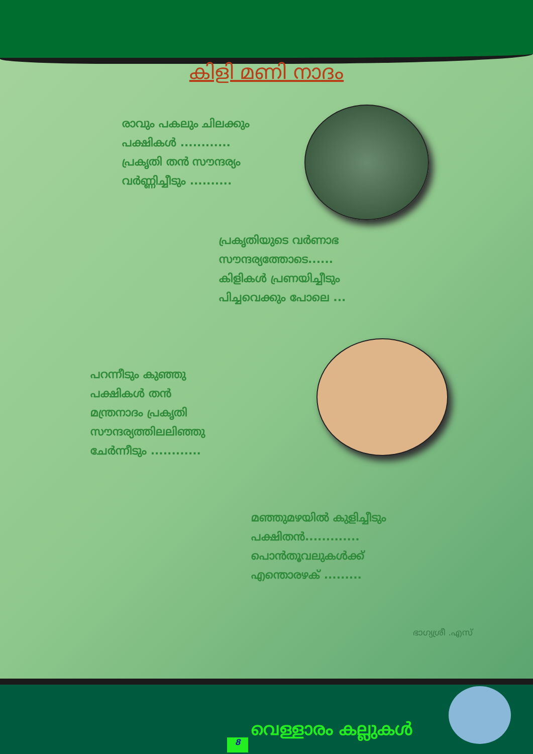കിളി മണി നാദം
രാവും പകലും ചിലക്കും
പക്ഷികൾ ............
പ്രകൃതി തൻ സൗന്ദര്യം
വർണ്ണിച്ചീടും ..........
പ്രകൃതിയുടെ വർണാഭ
സൗന്ദര്യത്തോടെ......
കിളികൾ പ്രണയിച്ചീടും
പിച്ചവെക്കും പോലെ ...
പറന്നീടും കുഞ്ഞു
പക്ഷികൾ തൻ
മന്ത്രനാദം പ്രകൃതി
സൗന്ദര്യത്തിലലിഞ്ഞു
ചേർന്നീടും ............
മഞ്ഞുമഴയിൽ കുളിച്ചീടും
പക്ഷിതൻ.............
പൊൻതൂവലുകൾക്ക്
എന്തൊരഴക് .........
ഭാഗ്യശ്രീ .എസ്
8
വെള്ളാരം കല്ലുകൾ